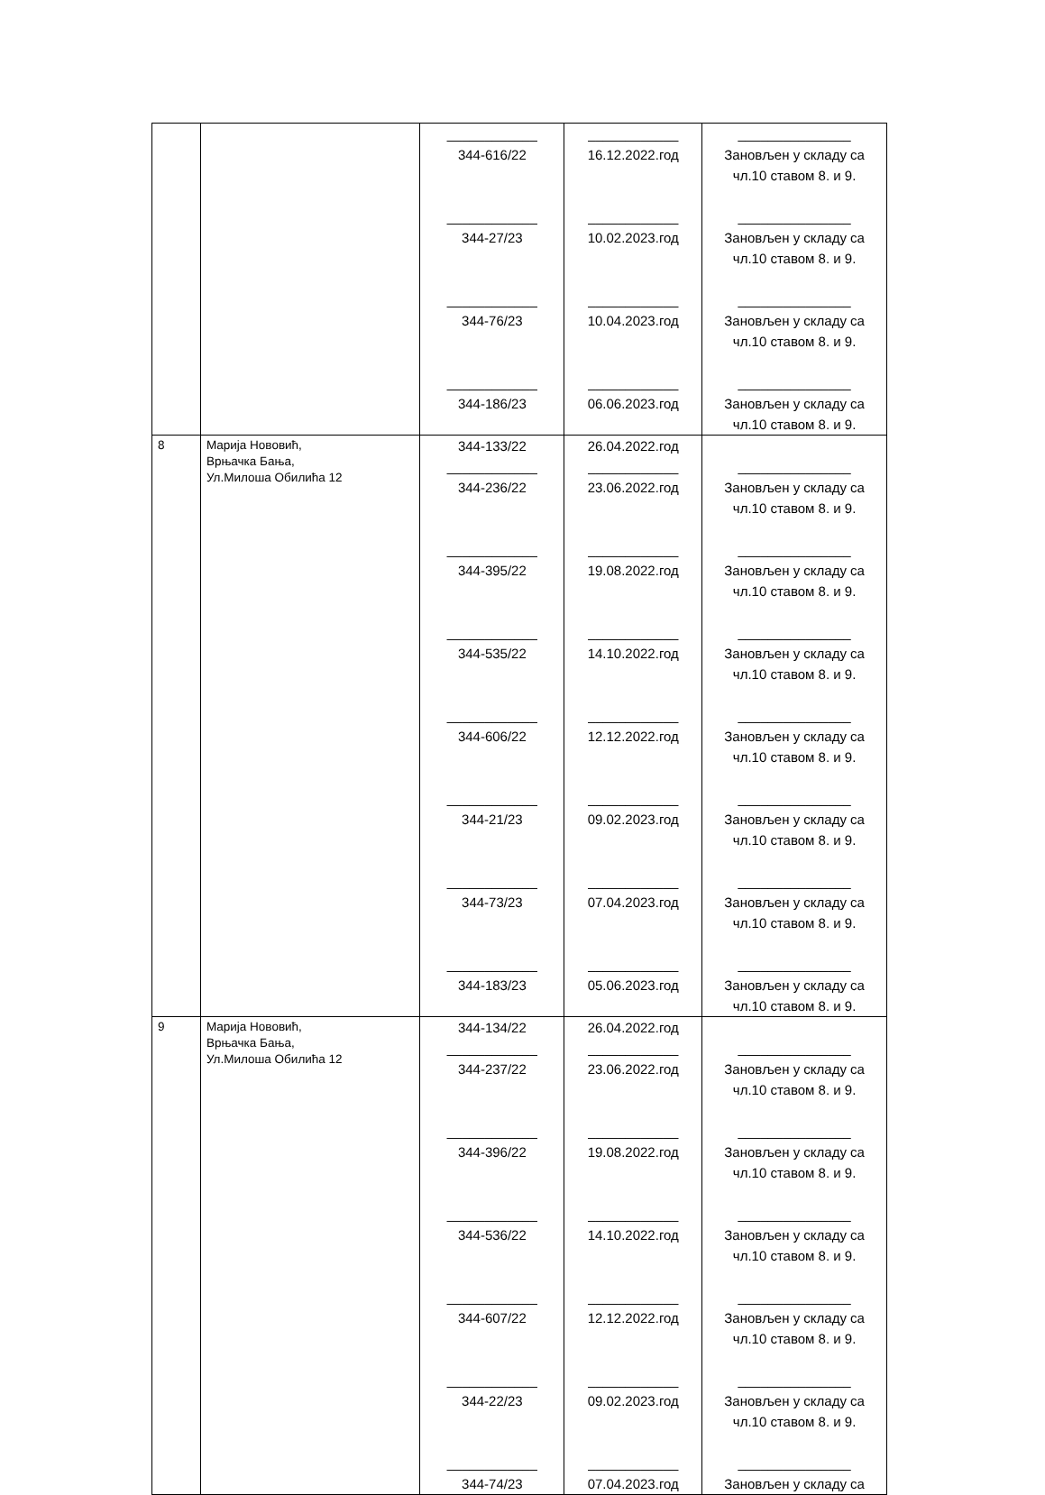| | | ____________ 344-616/22 ____________ 344-27/23 ____________ 344-76/23 ____________ 344-186/23 | ____________ 16.12.2022.год ____________ 10.02.2023.год ____________ 10.04.2023.год ____________ 06.06.2023.год | _______________ Зановљен у складу са чл.10 ставом 8. и 9. _______________ Зановљен у складу са чл.10 ставом 8. и 9. _______________ Зановљен у складу са чл.10 ставом 8. и 9. _______________ Зановљен у складу са чл.10 ставом 8. и 9. |
| 8 | Марија Нововић, Врњачка Бања, Ул.Милоша Обилића 12 | 344-133/22 ____________ 344-236/22 ____________ 344-395/22 ____________ 344-535/22 ____________ 344-606/22 ____________ 344-21/23 ____________ 344-73/23 ____________ 344-183/23 | 26.04.2022.год ____________ 23.06.2022.год ____________ 19.08.2022.год ____________ 14.10.2022.год ____________ 12.12.2022.год ____________ 09.02.2023.год ____________ 07.04.2023.год ____________ 05.06.2023.год | _______________ Зановљен у складу са чл.10 ставом 8. и 9. _______________ Зановљен у складу са чл.10 ставом 8. и 9. _______________ Зановљен у складу са чл.10 ставом 8. и 9. _______________ Зановљен у складу са чл.10 ставом 8. и 9. _______________ Зановљен у складу са чл.10 ставом 8. и 9. _______________ Зановљен у складу са чл.10 ставом 8. и 9. _______________ Зановљен у складу са чл.10 ставом 8. и 9. |
| 9 | Марија Нововић, Врњачка Бања, Ул.Милоша Обилића 12 | 344-134/22 ____________ 344-237/22 ____________ 344-396/22 ____________ 344-536/22 ____________ 344-607/22 ____________ 344-22/23 ____________ 344-74/23 | 26.04.2022.год ____________ 23.06.2022.год ____________ 19.08.2022.год ____________ 14.10.2022.год ____________ 12.12.2022.год ____________ 09.02.2023.год ____________ 07.04.2023.год | _______________ Зановљен у складу са чл.10 ставом 8. и 9. _______________ Зановљен у складу са чл.10 ставом 8. и 9. _______________ Зановљен у складу са чл.10 ставом 8. и 9. _______________ Зановљен у складу са чл.10 ставом 8. и 9. _______________ Зановљен у складу са чл.10 ставом 8. и 9. _______________ Зановљен у складу са |